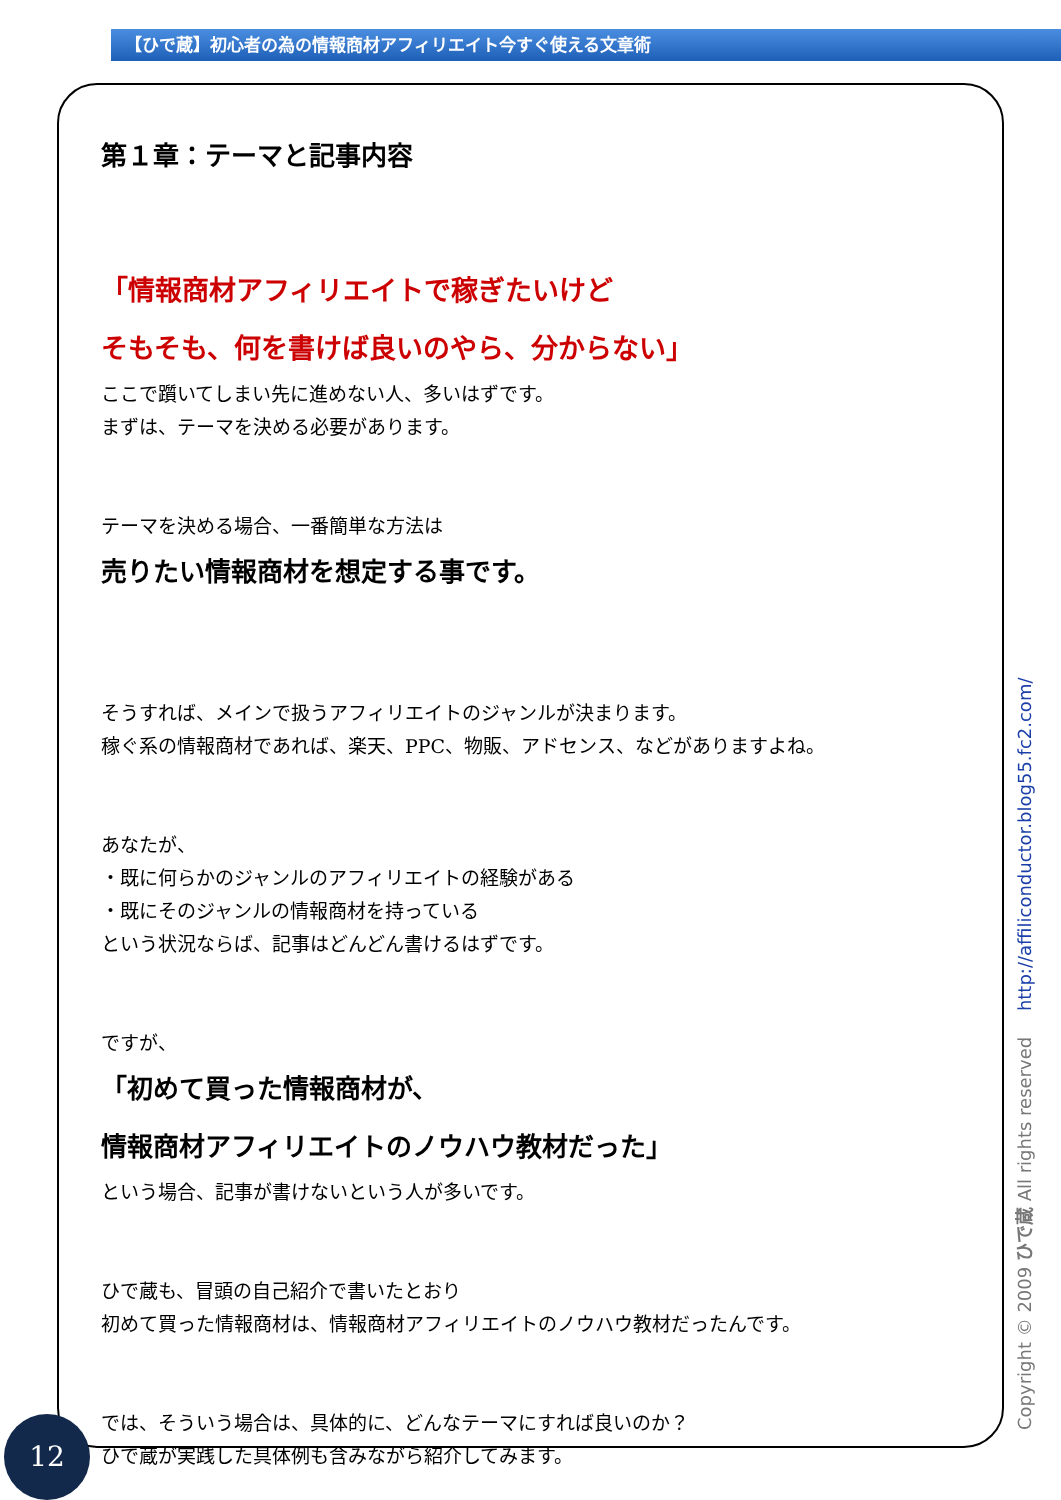【ひで蔵】初心者の為の情報商材アフィリエイト今すぐ使える文章術
第１章：テーマと記事内容
「情報商材アフィリエイトで稼ぎたいけど
そもそも、何を書けば良いのやら、分からない」
ここで躓いてしまい先に進めない人、多いはずです。
まずは、テーマを決める必要があります。
テーマを決める場合、一番簡単な方法は
売りたい情報商材を想定する事です。
そうすれば、メインで扱うアフィリエイトのジャンルが決まります。
稼ぐ系の情報商材であれば、楽天、PPC、物販、アドセンス、などがありますよね。
あなたが、
・既に何らかのジャンルのアフィリエイトの経験がある
・既にそのジャンルの情報商材を持っている
という状況ならば、記事はどんどん書けるはずです。
ですが、
「初めて買った情報商材が、
情報商材アフィリエイトのノウハウ教材だった」
という場合、記事が書けないという人が多いです。
ひで蔵も、冒頭の自己紹介で書いたとおり
初めて買った情報商材は、情報商材アフィリエイトのノウハウ教材だったんです。
では、そういう場合は、具体的に、どんなテーマにすれば良いのか？
ひで蔵が実践した具体例も含みながら紹介してみます。
12 Copyright © 2009 ひで蔵 All rights reserved http://affiliconductor.blog55.fc2.com/